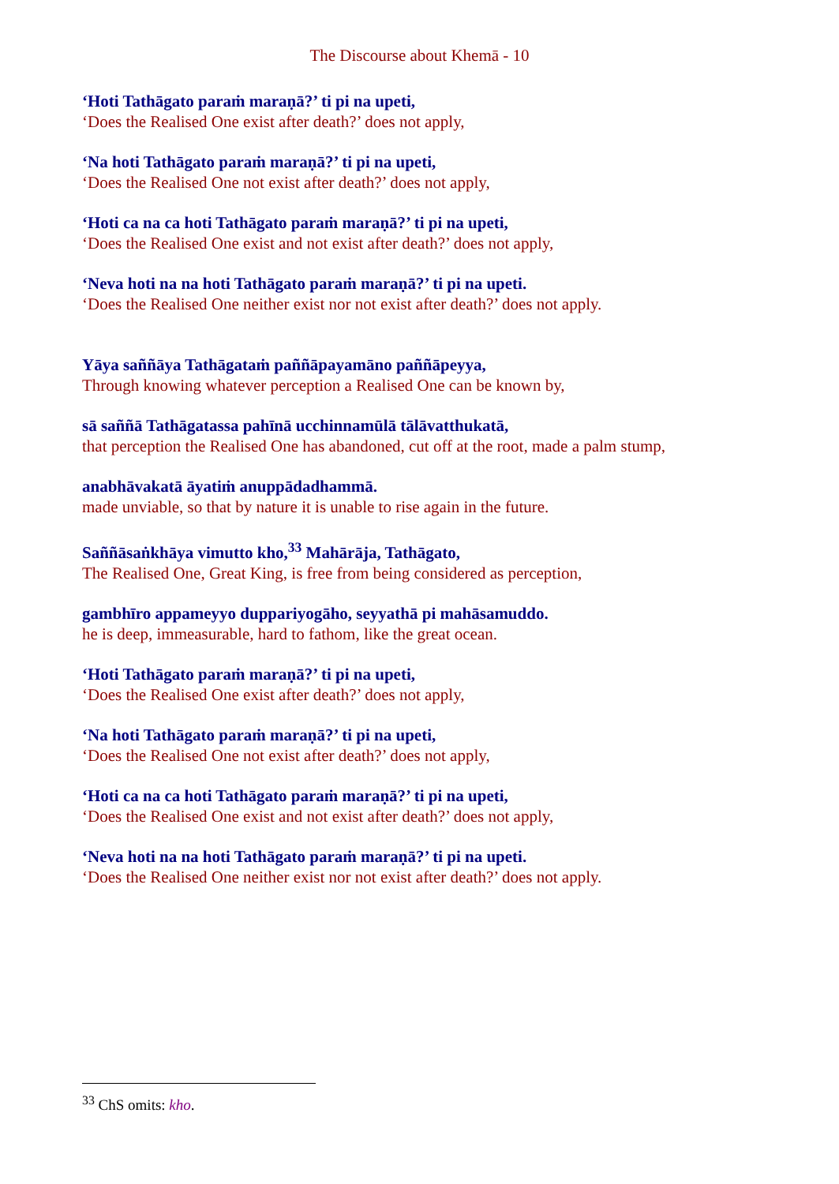The Discourse about Khemā - 10
‘Hoti Tathāgato paraṁ maraṇā?’ ti pi na upeti,
‘Does the Realised One exist after death?’ does not apply,
‘Na hoti Tathāgato paraṁ maraṇā?’ ti pi na upeti,
‘Does the Realised One not exist after death?’ does not apply,
‘Hoti ca na ca hoti Tathāgato paraṁ maraṇā?’ ti pi na upeti,
‘Does the Realised One exist and not exist after death?’ does not apply,
‘Neva hoti na na hoti Tathāgato paraṁ maraṇā?’ ti pi na upeti.
‘Does the Realised One neither exist nor not exist after death?’ does not apply.
Yāya saññāya Tathāgataṁ paññāpayamāno paññāpeyya,
Through knowing whatever perception a Realised One can be known by,
sā saññā Tathāgatassa pahīnā ucchinnamūlā tālāvatthukatā,
that perception the Realised One has abandoned, cut off at the root, made a palm stump,
anabhāvakatā āyatiṁ anuppādadhammā.
made unviable, so that by nature it is unable to rise again in the future.
Saññāsaṅkhāya vimutto kho,<sup>33</sup> Mahārāja, Tathāgato,
The Realised One, Great King, is free from being considered as perception,
gambhīro appameyyo duppariyogāho, seyyathā pi mahāsamuddo.
he is deep, immeasurable, hard to fathom, like the great ocean.
‘Hoti Tathāgato paraṁ maraṇā?’ ti pi na upeti,
‘Does the Realised One exist after death?’ does not apply,
‘Na hoti Tathāgato paraṁ maraṇā?’ ti pi na upeti,
‘Does the Realised One not exist after death?’ does not apply,
‘Hoti ca na ca hoti Tathāgato paraṁ maraṇā?’ ti pi na upeti,
‘Does the Realised One exist and not exist after death?’ does not apply,
‘Neva hoti na na hoti Tathāgato paraṁ maraṇā?’ ti pi na upeti.
‘Does the Realised One neither exist nor not exist after death?’ does not apply.
<sup>33</sup> ChS omits: kho.